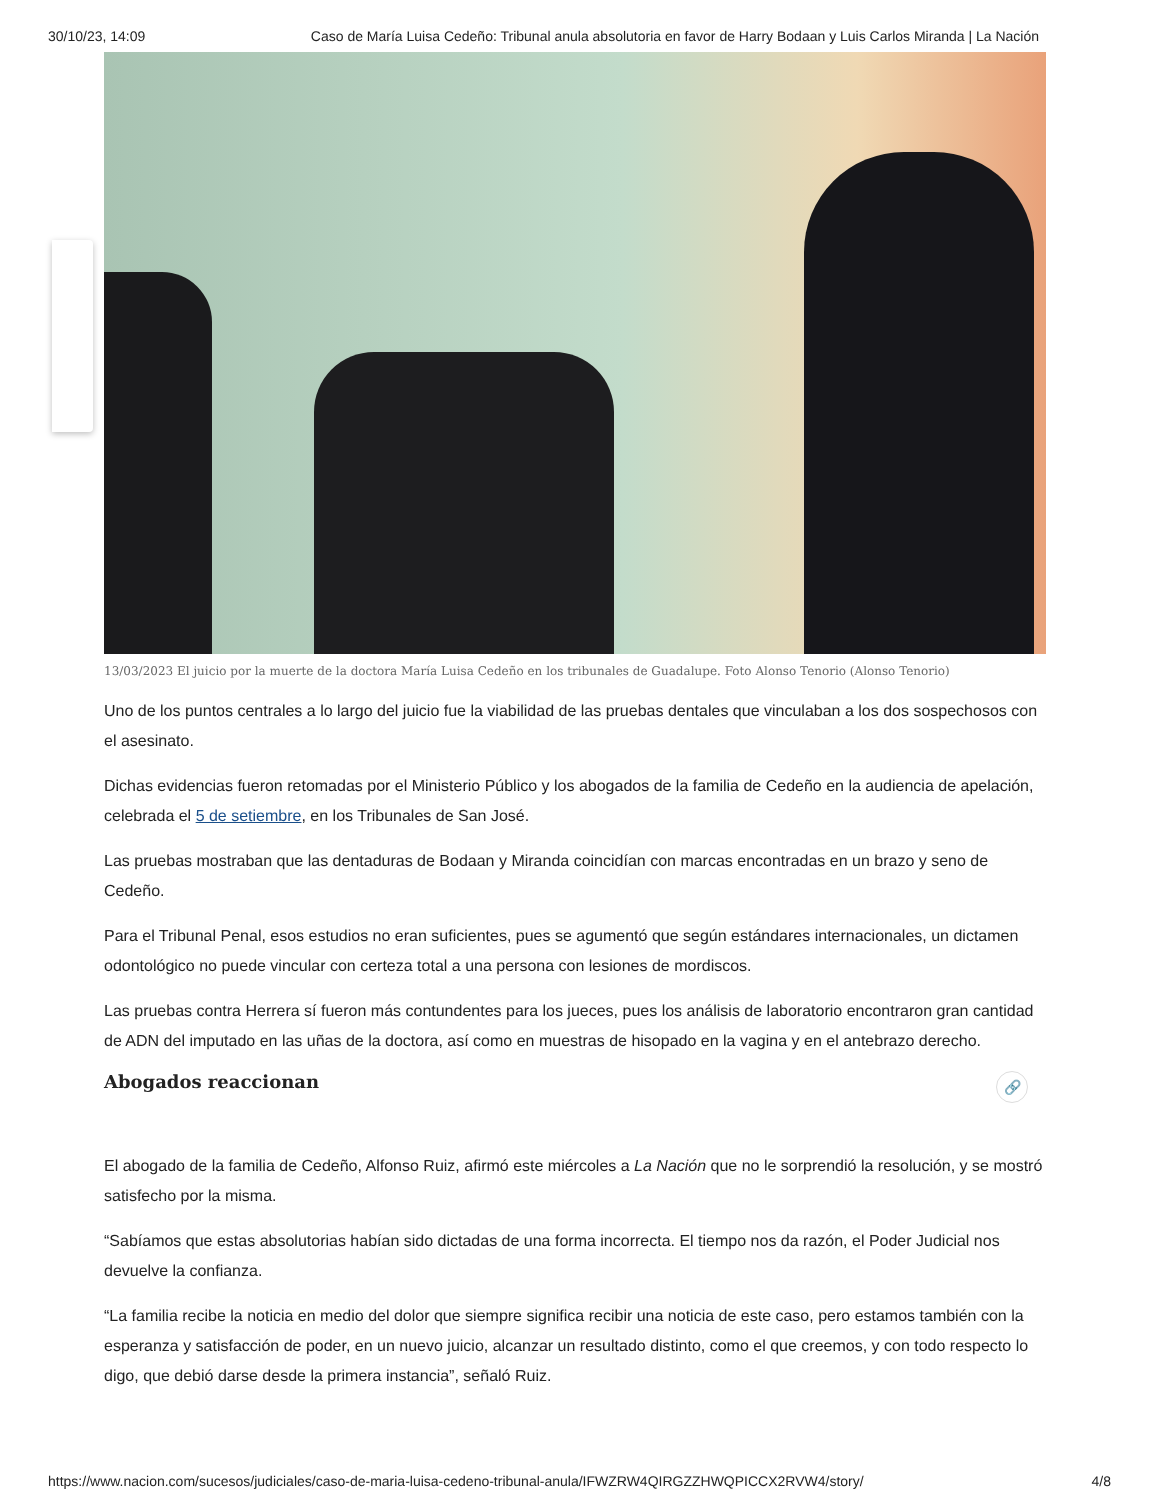30/10/23, 14:09 Caso de María Luisa Cedeño: Tribunal anula absolutoria en favor de Harry Bodaan y Luis Carlos Miranda | La Nación
13/03/2023 El juicio por la muerte de la doctora María Luisa Cedeño en los tribunales de Guadalupe. Foto Alonso Tenorio (Alonso Tenorio)
Uno de los puntos centrales a lo largo del juicio fue la viabilidad de las pruebas dentales que vinculaban a los dos sospechosos con el asesinato.
Dichas evidencias fueron retomadas por el Ministerio Público y los abogados de la familia de Cedeño en la audiencia de apelación, celebrada el 5 de setiembre, en los Tribunales de San José.
Las pruebas mostraban que las dentaduras de Bodaan y Miranda coincidían con marcas encontradas en un brazo y seno de Cedeño.
Para el Tribunal Penal, esos estudios no eran suficientes, pues se agumentó que según estándares internacionales, un dictamen odontológico no puede vincular con certeza total a una persona con lesiones de mordiscos.
Las pruebas contra Herrera sí fueron más contundentes para los jueces, pues los análisis de laboratorio encontraron gran cantidad de ADN del imputado en las uñas de la doctora, así como en muestras de hisopado en la vagina y en el antebrazo derecho.
Abogados reaccionan 🔗
El abogado de la familia de Cedeño, Alfonso Ruiz, afirmó este miércoles a La Nación que no le sorprendió la resolución, y se mostró satisfecho por la misma.
“Sabíamos que estas absolutorias habían sido dictadas de una forma incorrecta. El tiempo nos da razón, el Poder Judicial nos devuelve la confianza.
“La familia recibe la noticia en medio del dolor que siempre significa recibir una noticia de este caso, pero estamos también con la esperanza y satisfacción de poder, en un nuevo juicio, alcanzar un resultado distinto, como el que creemos, y con todo respecto lo digo, que debió darse desde la primera instancia”, señaló Ruiz.
https://www.nacion.com/sucesos/judiciales/caso-de-maria-luisa-cedeno-tribunal-anula/IFWZRW4QIRGZZHWQPICCX2RVW4/story/ 4/8